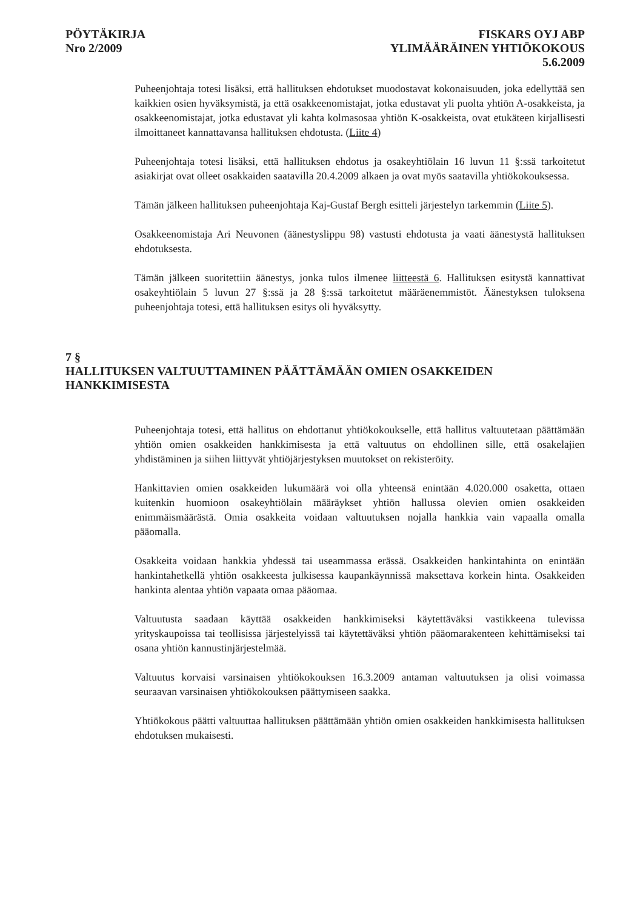PÖYTÄKIRJA
Nro 2/2009
FISKARS OYJ ABP
YLIMÄÄRÄINEN YHTIÖKOKOUS
5.6.2009
Puheenjohtaja totesi lisäksi, että hallituksen ehdotukset muodostavat kokonaisuuden, joka edellyttää sen kaikkien osien hyväksymistä, ja että osakkeenomistajat, jotka edustavat yli puolta yhtiön A-osakkeista, ja osakkeenomistajat, jotka edustavat yli kahta kolmasosaa yhtiön K-osakkeista, ovat etukäteen kirjallisesti ilmoittaneet kannattavansa hallituksen ehdotusta. (Liite 4)
Puheenjohtaja totesi lisäksi, että hallituksen ehdotus ja osakeyhtiölain 16 luvun 11 §:ssä tarkoitetut asiakirjat ovat olleet osakkaiden saatavilla 20.4.2009 alkaen ja ovat myös saatavilla yhtiökokouksessa.
Tämän jälkeen hallituksen puheenjohtaja Kaj-Gustaf Bergh esitteli järjestelyn tarkemmin (Liite 5).
Osakkeenomistaja Ari Neuvonen (äänestyslippu 98) vastusti ehdotusta ja vaati äänestystä hallituksen ehdotuksesta.
Tämän jälkeen suoritettiin äänestys, jonka tulos ilmenee liitteestä 6. Hallituksen esitystä kannattivat osakeyhtiölain 5 luvun 27 §:ssä ja 28 §:ssä tarkoitetut määräenemmistöt. Äänestyksen tuloksena puheenjohtaja totesi, että hallituksen esitys oli hyväksytty.
7 §
HALLITUKSEN VALTUUTTAMINEN PÄÄTTÄMÄÄN OMIEN OSAKKEIDEN HANKKIMISESTA
Puheenjohtaja totesi, että hallitus on ehdottanut yhtiökokoukselle, että hallitus valtuutetaan päättämään yhtiön omien osakkeiden hankkimisesta ja että valtuutus on ehdollinen sille, että osakelajien yhdistäminen ja siihen liittyvät yhtiöjärjestyksen muutokset on rekisteröity.
Hankittavien omien osakkeiden lukumäärä voi olla yhteensä enintään 4.020.000 osaketta, ottaen kuitenkin huomioon osakeyhtiölain määräykset yhtiön hallussa olevien omien osakkeiden enimmäismäärästä. Omia osakkeita voidaan valtuutuksen nojalla hankkia vain vapaalla omalla pääomalla.
Osakkeita voidaan hankkia yhdessä tai useammassa erässä. Osakkeiden hankintahinta on enintään hankintahetkellä yhtiön osakkeesta julkisessa kaupankäynnissä maksettava korkein hinta. Osakkeiden hankinta alentaa yhtiön vapaata omaa pääomaa.
Valtuutusta saadaan käyttää osakkeiden hankkimiseksi käytettäväksi vastikkeena tulevissa yrityskaupoissa tai teollisissa järjestelyissä tai käytettäväksi yhtiön pääomarakenteen kehittämiseksi tai osana yhtiön kannustinjärjestelmää.
Valtuutus korvaisi varsinaisen yhtiökokouksen 16.3.2009 antaman valtuutuksen ja olisi voimassa seuraavan varsinaisen yhtiökokouksen päättymiseen saakka.
Yhtiökokous päätti valtuuttaa hallituksen päättämään yhtiön omien osakkeiden hankkimisesta hallituksen ehdotuksen mukaisesti.